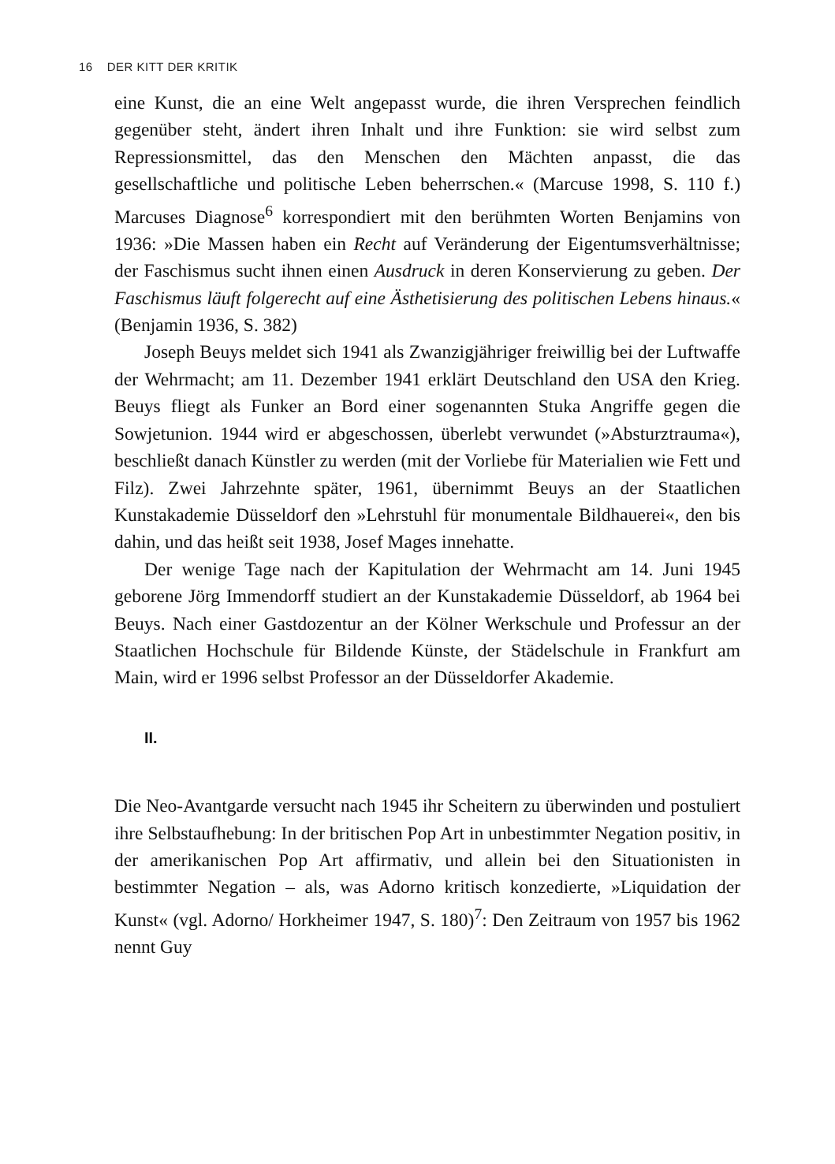16 DER KITT DER KRITIK
eine Kunst, die an eine Welt angepasst wurde, die ihren Versprechen feindlich gegenüber steht, ändert ihren Inhalt und ihre Funktion: sie wird selbst zum Repressionsmittel, das den Menschen den Mächten anpasst, die das gesellschaftliche und politische Leben beherrschen.« (Marcuse 1998, S. 110 f.) Marcuses Diagnose<sup>6</sup> korrespondiert mit den berühmten Worten Benjamins von 1936: »Die Massen haben ein Recht auf Veränderung der Eigentumsverhältnisse; der Faschismus sucht ihnen einen Ausdruck in deren Konservierung zu geben. Der Faschismus läuft folgerecht auf eine Ästhetisierung des politischen Lebens hinaus.« (Benjamin 1936, S. 382)
Joseph Beuys meldet sich 1941 als Zwanzigjähriger freiwillig bei der Luftwaffe der Wehrmacht; am 11. Dezember 1941 erklärt Deutschland den USA den Krieg. Beuys fliegt als Funker an Bord einer sogenannten Stuka Angriffe gegen die Sowjetunion. 1944 wird er abgeschossen, überlebt verwundet (»Absturztrauma«), beschließt danach Künstler zu werden (mit der Vorliebe für Materialien wie Fett und Filz). Zwei Jahrzehnte später, 1961, übernimmt Beuys an der Staatlichen Kunstakademie Düsseldorf den »Lehrstuhl für monumentale Bildhauerei«, den bis dahin, und das heißt seit 1938, Josef Mages innehatte.
Der wenige Tage nach der Kapitulation der Wehrmacht am 14. Juni 1945 geborene Jörg Immendorff studiert an der Kunstakademie Düsseldorf, ab 1964 bei Beuys. Nach einer Gastdozentur an der Kölner Werkschule und Professur an der Staatlichen Hochschule für Bildende Künste, der Städelschule in Frankfurt am Main, wird er 1996 selbst Professor an der Düsseldorfer Akademie.
II.
Die Neo-Avantgarde versucht nach 1945 ihr Scheitern zu überwinden und postuliert ihre Selbstaufhebung: In der britischen Pop Art in unbestimmter Negation positiv, in der amerikanischen Pop Art affirmativ, und allein bei den Situationisten in bestimmter Negation – als, was Adorno kritisch konzedierte, »Liquidation der Kunst« (vgl. Adorno/ Horkheimer 1947, S. 180)<sup>7</sup>: Den Zeitraum von 1957 bis 1962 nennt Guy